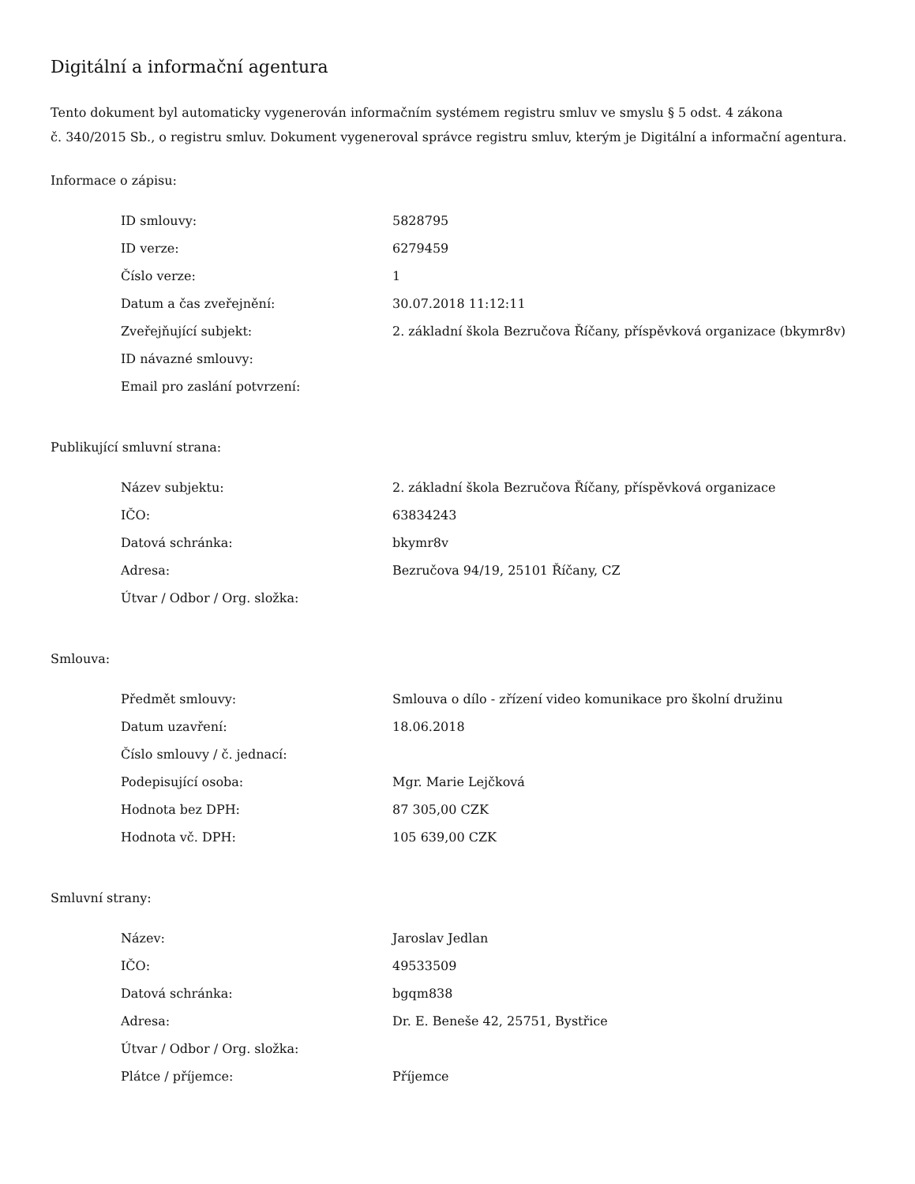Digitální a informační agentura
Tento dokument byl automaticky vygenerován informačním systémem registru smluv ve smyslu § 5 odst. 4 zákona
č. 340/2015 Sb., o registru smluv. Dokument vygeneroval správce registru smluv, kterým je Digitální a informační agentura.
Informace o zápisu:
| ID smlouvy: | 5828795 |
| ID verze: | 6279459 |
| Číslo verze: | 1 |
| Datum a čas zveřejnění: | 30.07.2018 11:12:11 |
| Zveřejňující subjekt: | 2. základní škola Bezručova Říčany, příspěvková organizace (bkymr8v) |
| ID návazné smlouvy: | |
| Email pro zaslání potvrzení: | |
Publikující smluvní strana:
| Název subjektu: | 2. základní škola Bezručova Říčany, příspěvková organizace |
| IČO: | 63834243 |
| Datová schránka: | bkymr8v |
| Adresa: | Bezručova 94/19, 25101 Říčany, CZ |
| Útvar / Odbor / Org. složka: | |
Smlouva:
| Předmět smlouvy: | Smlouva o dílo - zřízení video komunikace pro školní družinu |
| Datum uzavření: | 18.06.2018 |
| Číslo smlouvy / č. jednací: | |
| Podepisující osoba: | Mgr. Marie Lejčková |
| Hodnota bez DPH: | 87 305,00 CZK |
| Hodnota vč. DPH: | 105 639,00 CZK |
Smluvní strany:
| Název: | Jaroslav Jedlan |
| IČO: | 49533509 |
| Datová schránka: | bgqm838 |
| Adresa: | Dr. E. Beneše 42, 25751, Bystřice |
| Útvar / Odbor / Org. složka: | |
| Plátce / příjemce: | Příjemce |